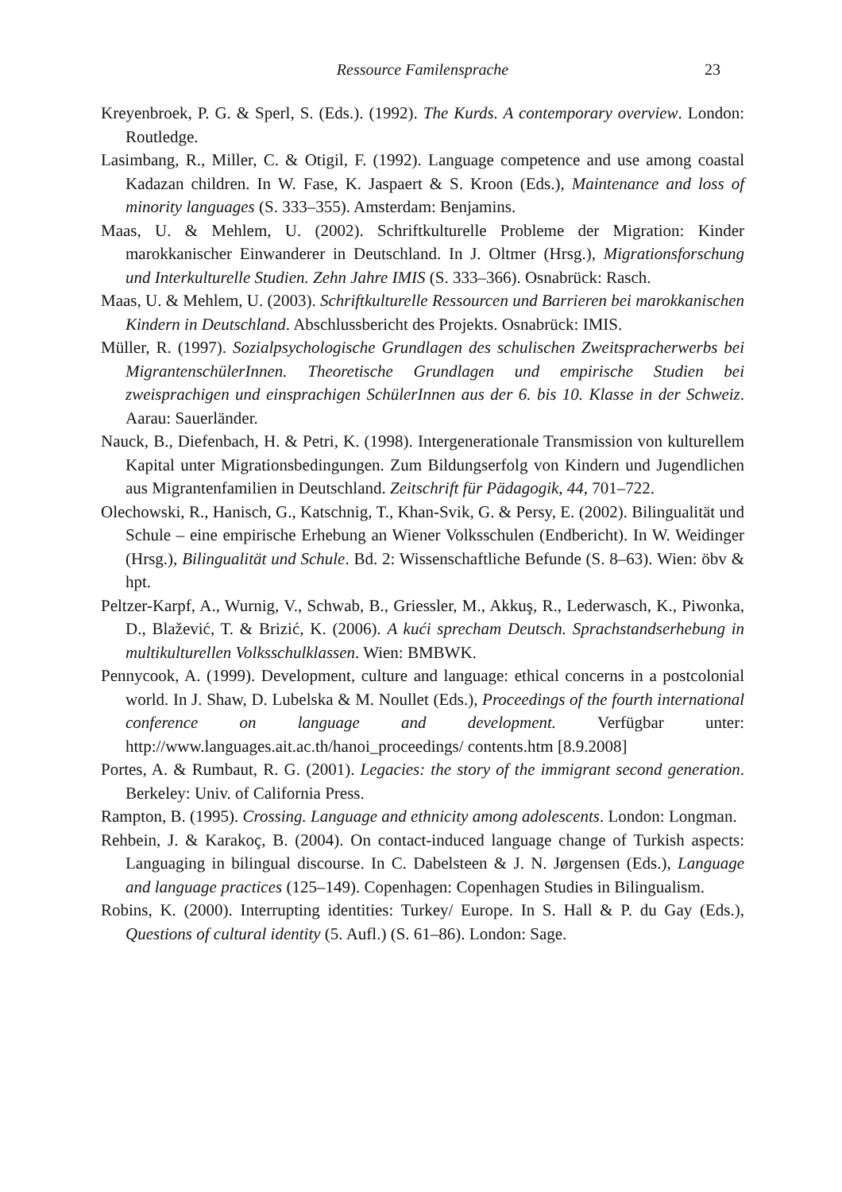Ressource Familensprache
23
Kreyenbroek, P. G. & Sperl, S. (Eds.). (1992). The Kurds. A contemporary overview. London: Routledge.
Lasimbang, R., Miller, C. & Otigil, F. (1992). Language competence and use among coastal Kadazan children. In W. Fase, K. Jaspaert & S. Kroon (Eds.), Maintenance and loss of minority languages (S. 333–355). Amsterdam: Benjamins.
Maas, U. & Mehlem, U. (2002). Schriftkulturelle Probleme der Migration: Kinder marokkanischer Einwanderer in Deutschland. In J. Oltmer (Hrsg.), Migrationsforschung und Interkulturelle Studien. Zehn Jahre IMIS (S. 333–366). Osnabrück: Rasch.
Maas, U. & Mehlem, U. (2003). Schriftkulturelle Ressourcen und Barrieren bei marokkanischen Kindern in Deutschland. Abschlussbericht des Projekts. Osnabrück: IMIS.
Müller, R. (1997). Sozialpsychologische Grundlagen des schulischen Zweitspracherwerbs bei MigrantenschülerInnen. Theoretische Grundlagen und empirische Studien bei zweisprachigen und einsprachigen SchülerInnen aus der 6. bis 10. Klasse in der Schweiz. Aarau: Sauerländer.
Nauck, B., Diefenbach, H. & Petri, K. (1998). Intergenerationale Transmission von kulturellem Kapital unter Migrationsbedingungen. Zum Bildungserfolg von Kindern und Jugendlichen aus Migrantenfamilien in Deutschland. Zeitschrift für Pädagogik, 44, 701–722.
Olechowski, R., Hanisch, G., Katschnig, T., Khan-Svik, G. & Persy, E. (2002). Bilingualität und Schule – eine empirische Erhebung an Wiener Volksschulen (Endbericht). In W. Weidinger (Hrsg.), Bilingualität und Schule. Bd. 2: Wissenschaftliche Befunde (S. 8–63). Wien: öbv & hpt.
Peltzer-Karpf, A., Wurnig, V., Schwab, B., Griessler, M., Akkuş, R., Lederwasch, K., Piwonka, D., Blažević, T. & Brizić, K. (2006). A kući sprecham Deutsch. Sprachstandserhebung in multikulturellen Volksschulklassen. Wien: BMBWK.
Pennycook, A. (1999). Development, culture and language: ethical concerns in a postcolonial world. In J. Shaw, D. Lubelska & M. Noullet (Eds.), Proceedings of the fourth international conference on language and development. Verfügbar unter: http://www.languages.ait.ac.th/hanoi_proceedings/ contents.htm [8.9.2008]
Portes, A. & Rumbaut, R. G. (2001). Legacies: the story of the immigrant second generation. Berkeley: Univ. of California Press.
Rampton, B. (1995). Crossing. Language and ethnicity among adolescents. London: Longman.
Rehbein, J. & Karakoç, B. (2004). On contact-induced language change of Turkish aspects: Languaging in bilingual discourse. In C. Dabelsteen & J. N. Jørgensen (Eds.), Language and language practices (125–149). Copenhagen: Copenhagen Studies in Bilingualism.
Robins, K. (2000). Interrupting identities: Turkey/ Europe. In S. Hall & P. du Gay (Eds.), Questions of cultural identity (5. Aufl.) (S. 61–86). London: Sage.